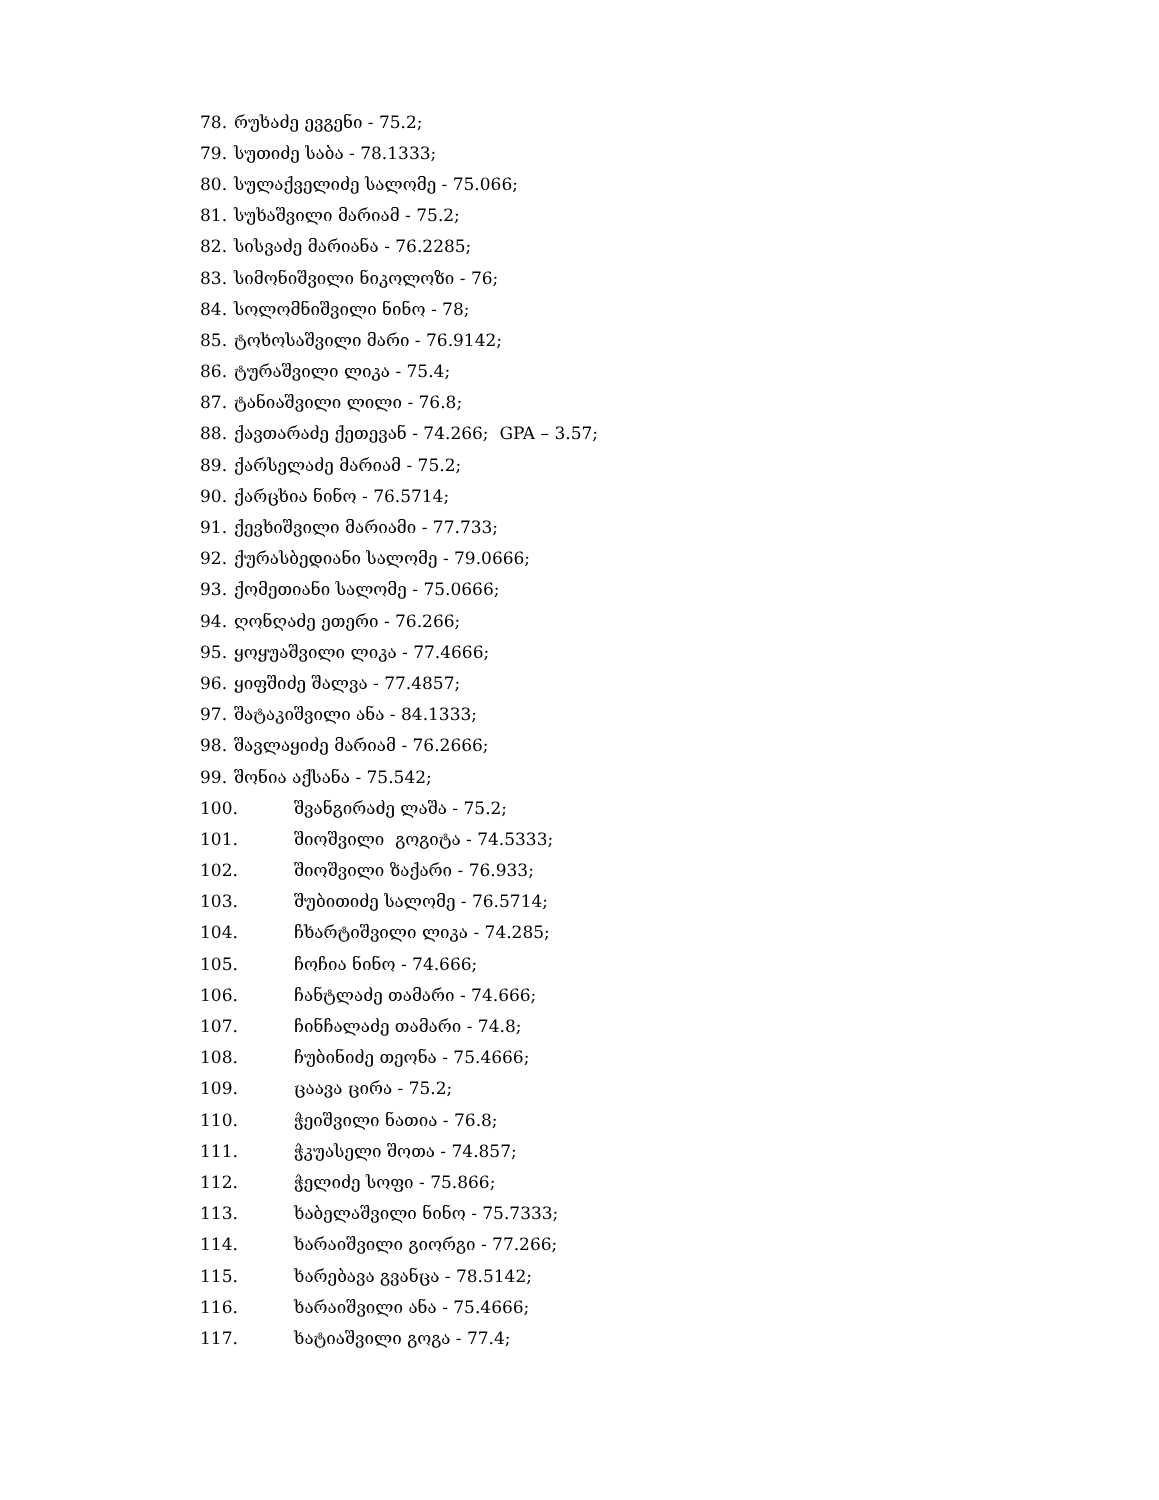78. რუხაძე ევგენი - 75.2;
79. სუთიძე საბა - 78.1333;
80. სულაქველიძე სალომე - 75.066;
81. სუხაშვილი მარიამ - 75.2;
82. სისვაძე მარიანა - 76.2285;
83. სიმონიშვილი ნიკოლოზი - 76;
84. სოლომნიშვილი ნინო - 78;
85. ტოხოსაშვილი მარი - 76.9142;
86. ტურაშვილი ლიკა - 75.4;
87. ტანიაშვილი ლილი - 76.8;
88. ქავთარაძე ქეთევან - 74.266; GPA – 3.57;
89. ქარსელაძე მარიამ - 75.2;
90. ქარცხია ნინო - 76.5714;
91. ქევხიშვილი მარიამი - 77.733;
92. ქურასბედიანი სალომე - 79.0666;
93. ქომეთიანი სალომე - 75.0666;
94. ღონღაძე ეთერი - 76.266;
95. ყოყუაშვილი ლიკა - 77.4666;
96. ყიფშიძე შალვა - 77.4857;
97. შატაკიშვილი ანა - 84.1333;
98. შავლაყიძე მარიამ - 76.2666;
99. შონია აქსანა - 75.542;
100. შვანგირაძე ლაშა - 75.2;
101. შიოშვილი გოგიტა - 74.5333;
102. შიოშვილი ზაქარი - 76.933;
103. შუბითიძე სალომე - 76.5714;
104. ჩხარტიშვილი ლიკა - 74.285;
105. ჩოჩია ნინო - 74.666;
106. ჩანტლაძე თამარი - 74.666;
107. ჩინჩალაძე თამარი - 74.8;
108. ჩუბინიძე თეონა - 75.4666;
109. ცაავა ცირა - 75.2;
110. ჭეიშვილი ნათია - 76.8;
111. ჭკუასელი შოთა - 74.857;
112. ჭელიძე სოფი - 75.866;
113. ხაბელაშვილი ნინო - 75.7333;
114. ხარაიშვილი გიორგი - 77.266;
115. ხარებავა გვანცა - 78.5142;
116. ხარაიშვილი ანა - 75.4666;
117. ხატიაშვილი გოგა - 77.4;